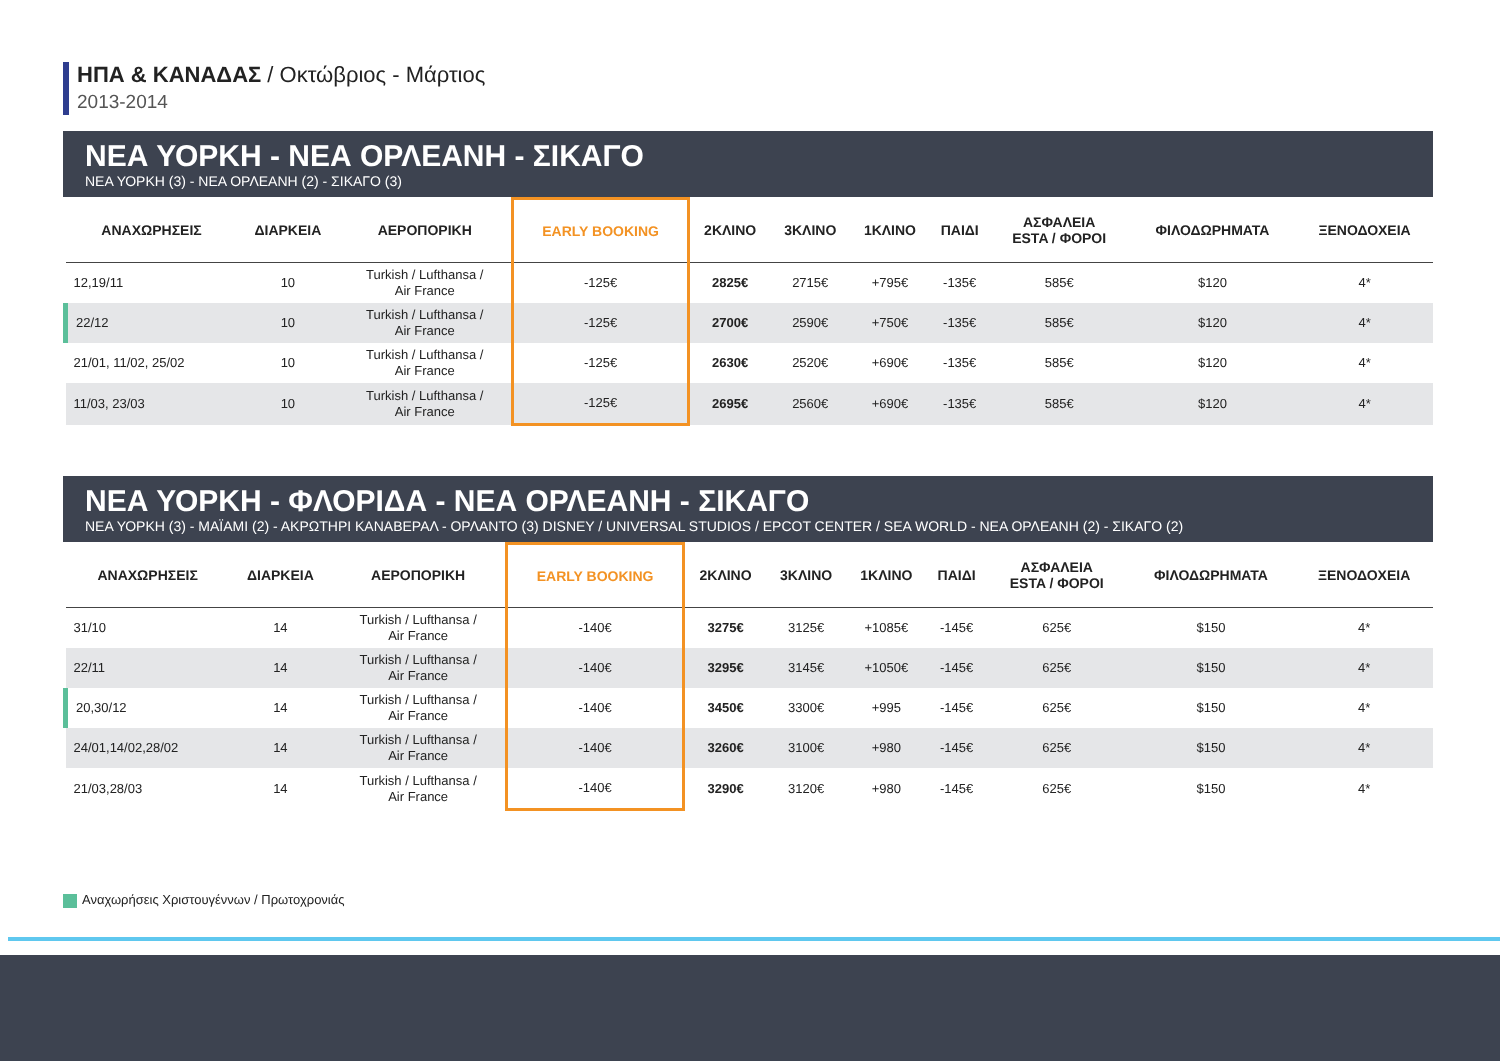ΗΠΑ & ΚΑΝΑΔΑΣ / Οκτώβριος - Μάρτιος
2013-2014
ΝΕΑ ΥΟΡΚΗ - ΝΕΑ ΟΡΛΕΑΝΗ - ΣΙΚΑΓΟ
ΝΕΑ ΥΟΡΚΗ (3) - ΝΕΑ ΟΡΛΕΑΝΗ (2) - ΣΙΚΑΓΟ (3)
| ΑΝΑΧΩΡΗΣΕΙΣ | ΔΙΑΡΚΕΙΑ | ΑΕΡΟΠΟΡΙΚΗ | EARLY BOOKING | 2ΚΛΙΝΟ | 3ΚΛΙΝΟ | 1ΚΛΙΝΟ | ΠΑΙΔΙ | ΑΣΦΑΛΕΙΑ ESTA / ΦΟΡΟΙ | ΦΙΛΟΔΩΡΗΜΑΤΑ | ΞΕΝΟΔΟΧΕΙΑ |
| --- | --- | --- | --- | --- | --- | --- | --- | --- | --- | --- |
| 12,19/11 | 10 | Turkish / Lufthansa / Air France | -125€ | 2825€ | 2715€ | +795€ | -135€ | 585€ | $120 | 4* |
| 22/12 | 10 | Turkish / Lufthansa / Air France | -125€ | 2700€ | 2590€ | +750€ | -135€ | 585€ | $120 | 4* |
| 21/01, 11/02, 25/02 | 10 | Turkish / Lufthansa / Air France | -125€ | 2630€ | 2520€ | +690€ | -135€ | 585€ | $120 | 4* |
| 11/03, 23/03 | 10 | Turkish / Lufthansa / Air France | -125€ | 2695€ | 2560€ | +690€ | -135€ | 585€ | $120 | 4* |
ΝΕΑ ΥΟΡΚΗ - ΦΛΟΡΙΔΑ - ΝΕΑ ΟΡΛΕΑΝΗ - ΣΙΚΑΓΟ
ΝΕΑ ΥΟΡΚΗ (3) - ΜΑΪΑΜΙ (2) - ΑΚΡΩΤΗΡΙ ΚΑΝΑΒΕΡΑΛ - ΟΡΛΑΝΤΟ (3) DISNEY / UNIVERSAL STUDIOS / EPCOT CENTER / SEA WORLD - ΝΕΑ ΟΡΛΕΑΝΗ (2) - ΣΙΚΑΓΟ (2)
| ΑΝΑΧΩΡΗΣΕΙΣ | ΔΙΑΡΚΕΙΑ | ΑΕΡΟΠΟΡΙΚΗ | EARLY BOOKING | 2ΚΛΙΝΟ | 3ΚΛΙΝΟ | 1ΚΛΙΝΟ | ΠΑΙΔΙ | ΑΣΦΑΛΕΙΑ ESTA / ΦΟΡΟΙ | ΦΙΛΟΔΩΡΗΜΑΤΑ | ΞΕΝΟΔΟΧΕΙΑ |
| --- | --- | --- | --- | --- | --- | --- | --- | --- | --- | --- |
| 31/10 | 14 | Turkish / Lufthansa / Air France | -140€ | 3275€ | 3125€ | +1085€ | -145€ | 625€ | $150 | 4* |
| 22/11 | 14 | Turkish / Lufthansa / Air France | -140€ | 3295€ | 3145€ | +1050€ | -145€ | 625€ | $150 | 4* |
| 20,30/12 | 14 | Turkish / Lufthansa / Air France | -140€ | 3450€ | 3300€ | +995 | -145€ | 625€ | $150 | 4* |
| 24/01,14/02,28/02 | 14 | Turkish / Lufthansa / Air France | -140€ | 3260€ | 3100€ | +980 | -145€ | 625€ | $150 | 4* |
| 21/03,28/03 | 14 | Turkish / Lufthansa / Air France | -140€ | 3290€ | 3120€ | +980 | -145€ | 625€ | $150 | 4* |
Αναχωρήσεις Χριστουγέννων / Πρωτοχρονιάς